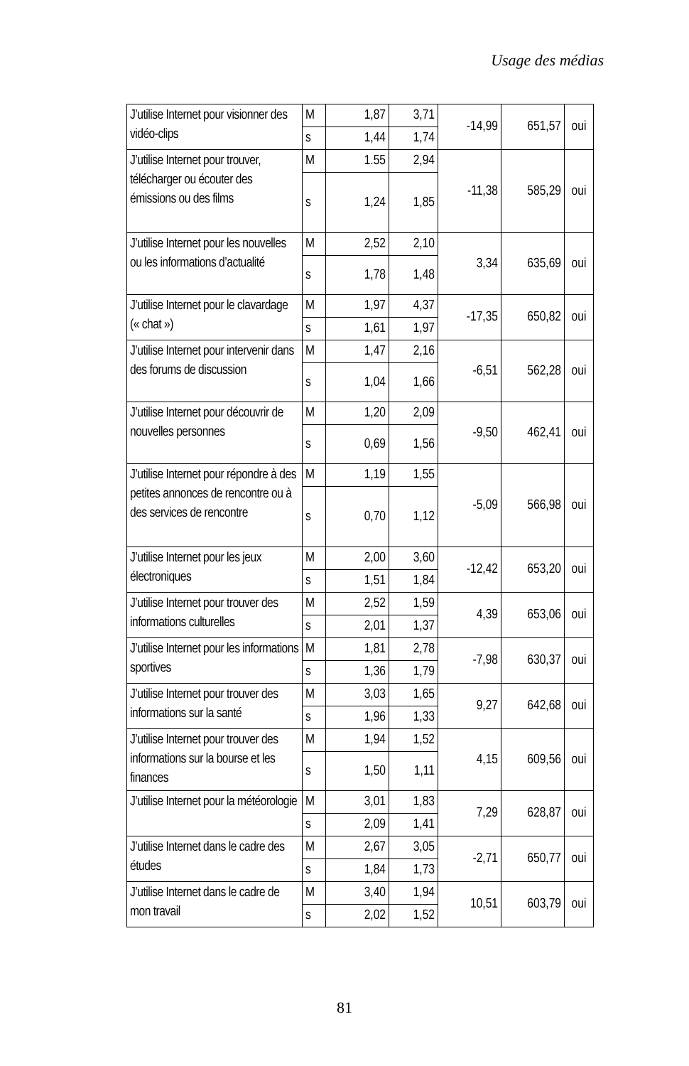Usage des médias
| J’utilise Internet pour visionner des vidéo-clips | M | 1,87 | 3,71 | -14,99 | 651,57 | oui |
| | s | 1,44 | 1,74 | | | |
| J’utilise Internet pour trouver, télécharger ou écouter des émissions ou des films | M | 1.55 | 2,94 | -11,38 | 585,29 | oui |
| | s | 1,24 | 1,85 | | | |
| J’utilise Internet pour les nouvelles ou les informations d’actualité | M | 2,52 | 2,10 | 3,34 | 635,69 | oui |
| | s | 1,78 | 1,48 | | | |
| J’utilise Internet pour le clavardage (« chat ») | M | 1,97 | 4,37 | -17,35 | 650,82 | oui |
| | s | 1,61 | 1,97 | | | |
| J’utilise Internet pour intervenir dans des forums de discussion | M | 1,47 | 2,16 | -6,51 | 562,28 | oui |
| | s | 1,04 | 1,66 | | | |
| J’utilise Internet pour découvrir de nouvelles personnes | M | 1,20 | 2,09 | -9,50 | 462,41 | oui |
| | s | 0,69 | 1,56 | | | |
| J’utilise Internet pour répondre à des petites annonces de rencontre ou à des services de rencontre | M | 1,19 | 1,55 | -5,09 | 566,98 | oui |
| | s | 0,70 | 1,12 | | | |
| J’utilise Internet pour les jeux électroniques | M | 2,00 | 3,60 | -12,42 | 653,20 | oui |
| | s | 1,51 | 1,84 | | | |
| J’utilise Internet pour trouver des informations culturelles | M | 2,52 | 1,59 | 4,39 | 653,06 | oui |
| | s | 2,01 | 1,37 | | | |
| J’utilise Internet pour les informations sportives | M | 1,81 | 2,78 | -7,98 | 630,37 | oui |
| | s | 1,36 | 1,79 | | | |
| J’utilise Internet pour trouver des informations sur la santé | M | 3,03 | 1,65 | 9,27 | 642,68 | oui |
| | s | 1,96 | 1,33 | | | |
| J’utilise Internet pour trouver des informations sur la bourse et les finances | M | 1,94 | 1,52 | 4,15 | 609,56 | oui |
| | s | 1,50 | 1,11 | | | |
| J’utilise Internet pour la météorologie | M | 3,01 | 1,83 | 7,29 | 628,87 | oui |
| | s | 2,09 | 1,41 | | | |
| J’utilise Internet dans le cadre des études | M | 2,67 | 3,05 | -2,71 | 650,77 | oui |
| | s | 1,84 | 1,73 | | | |
| J’utilise Internet dans le cadre de mon travail | M | 3,40 | 1,94 | 10,51 | 603,79 | oui |
| | s | 2,02 | 1,52 | | | |
81